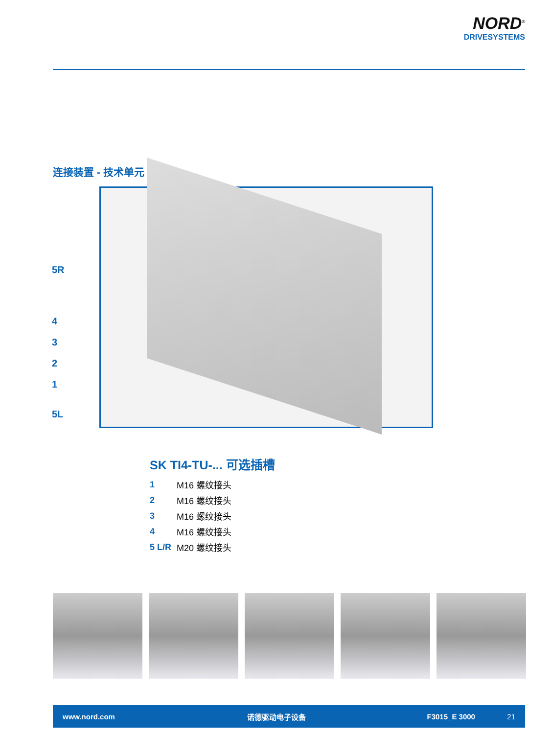NORD<sup>®</sup>
DRIVESYSTEMS
连接装置 - 技术单元
5R
4
3
2
1
5L
SK TI4-TU-... 可选插槽
| 1 | M16 螺纹接头 |
| 2 | M16 螺纹接头 |
| 3 | M16 螺纹接头 |
| 4 | M16 螺纹接头 |
| 5 L/R | M20 螺纹接头 |
www.nord.com 诺德驱动电子设备 F3015_E 3000 21